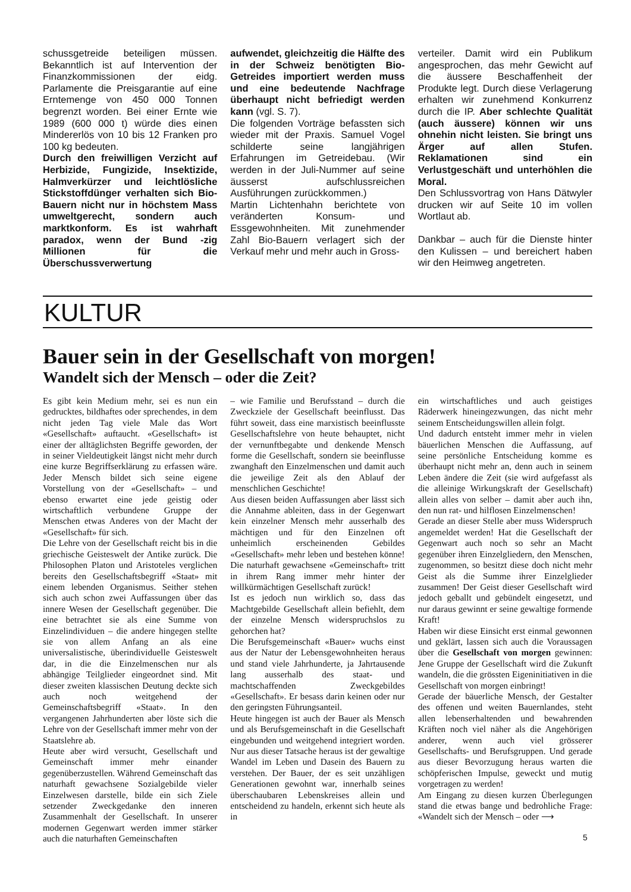schussgetreide beteiligen müssen. Bekanntlich ist auf Intervention der Finanzkommissionen der eidg. Parlamente die Preisgarantie auf eine Erntemenge von 450 000 Tonnen begrenzt worden. Bei einer Ernte wie 1989 (600 000 t) würde dies einen Mindererlös von 10 bis 12 Franken pro 100 kg bedeuten.
Durch den freiwilligen Verzicht auf Herbizide, Fungizide, Insektizide, Halmverkürzer und leichtlösliche Stickstoffdünger verhalten sich Bio-Bauern nicht nur in höchstem Mass umweltgerecht, sondern auch marktkonform. Es ist wahrhaft paradox, wenn der Bund -zig Millionen für die Überschussverwertung
aufwendet, gleichzeitig die Hälfte des in der Schweiz benötigten Bio-Getreides importiert werden muss und eine bedeutende Nachfrage überhaupt nicht befriedigt werden kann (vgl. S. 7).
Die folgenden Vorträge befassten sich wieder mit der Praxis. Samuel Vogel schilderte seine langjährigen Erfahrungen im Getreidebau. (Wir werden in der Juli-Nummer auf seine äusserst aufschlussreichen Ausführungen zurückkommen.)
Martin Lichtenhahn berichtete von veränderten Konsum- und Essgewohnheiten. Mit zunehmender Zahl Bio-Bauern verlagert sich der Verkauf mehr und mehr auch in Gross-
verteiler. Damit wird ein Publikum angesprochen, das mehr Gewicht auf die äussere Beschaffenheit der Produkte legt. Durch diese Verlagerung erhalten wir zunehmend Konkurrenz durch die IP. Aber schlechte Qualität (auch äussere) können wir uns ohnehin nicht leisten. Sie bringt uns Ärger auf allen Stufen. Reklamationen sind ein Verlustgeschäft und unterhöhlen die Moral.
Den Schlussvortrag von Hans Dätwyler drucken wir auf Seite 10 im vollen Wortlaut ab.
Dankbar – auch für die Dienste hinter den Kulissen – und bereichert haben wir den Heimweg angetreten.
KULTUR
Bauer sein in der Gesellschaft von morgen!
Wandelt sich der Mensch – oder die Zeit?
Es gibt kein Medium mehr, sei es nun ein gedrucktes, bildhaftes oder sprechendes, in dem nicht jeden Tag viele Male das Wort «Gesellschaft» auftaucht. «Gesellschaft» ist einer der alltäglichsten Begriffe geworden, der in seiner Vieldeutigkeit längst nicht mehr durch eine kurze Begriffserklärung zu erfassen wäre. Jeder Mensch bildet sich seine eigene Vorstellung von der «Gesellschaft» – und ebenso erwartet eine jede geistig oder wirtschaftlich verbundene Gruppe der Menschen etwas Anderes von der Macht der «Gesellschaft» für sich.
Die Lehre von der Gesellschaft reicht bis in die griechische Geisteswelt der Antike zurück. Die Philosophen Platon und Aristoteles verglichen bereits den Gesellschaftsbegriff «Staat» mit einem lebenden Organismus. Seither stehen sich auch schon zwei Auffassungen über das innere Wesen der Gesellschaft gegenüber. Die eine betrachtet sie als eine Summe von Einzelindividuen – die andere hingegen stellte sie von allem Anfang an als eine universalistische, überindividuelle Geisteswelt dar, in die die Einzelmenschen nur als abhängige Teilglieder eingeordnet sind. Mit dieser zweiten klassischen Deutung deckte sich auch noch weitgehend der Gemeinschaftsbegriff «Staat». In den vergangenen Jahrhunderten aber löste sich die Lehre von der Gesellschaft immer mehr von der Staatslehre ab.
Heute aber wird versucht, Gesellschaft und Gemeinschaft immer mehr einander gegenüberzustellen. Während Gemeinschaft das naturhaft gewachsene Sozialgebilde vieler Einzelwesen darstelle, bilde ein sich Ziele setzender Zweckgedanke den inneren Zusammenhalt der Gesellschaft. In unserer modernen Gegenwart werden immer stärker auch die naturhaften Gemeinschaften
– wie Familie und Berufsstand – durch die Zweckziele der Gesellschaft beeinflusst. Das führt soweit, dass eine marxistisch beeinflusste Gesellschaftslehre von heute behauptet, nicht der vernunftbegabte und denkende Mensch forme die Gesellschaft, sondern sie beeinflusse zwanghaft den Einzelmenschen und damit auch die jeweilige Zeit als den Ablauf der menschlichen Geschichte!
Aus diesen beiden Auffassungen aber lässt sich die Annahme ableiten, dass in der Gegenwart kein einzelner Mensch mehr ausserhalb des mächtigen und für den Einzelnen oft unheimlich erscheinenden Gebildes «Gesellschaft» mehr leben und bestehen könne! Die naturhaft gewachsene «Gemeinschaft» tritt in ihrem Rang immer mehr hinter der willkürmächtigen Gesellschaft zurück!
Ist es jedoch nun wirklich so, dass das Machtgebilde Gesellschaft allein befiehlt, dem der einzelne Mensch widerspruchslos zu gehorchen hat?
Die Berufsgemeinschaft «Bauer» wuchs einst aus der Natur der Lebensgewohnheiten heraus und stand viele Jahrhunderte, ja Jahrtausende lang ausserhalb des staat- und machtschaffenden Zweckgebildes «Gesellschaft». Er besass darin keinen oder nur den geringsten Führungsanteil.
Heute hingegen ist auch der Bauer als Mensch und als Berufsgemeinschaft in die Gesellschaft eingebunden und weitgehend integriert worden. Nur aus dieser Tatsache heraus ist der gewaltige Wandel im Leben und Dasein des Bauern zu verstehen. Der Bauer, der es seit unzähligen Generationen gewohnt war, innerhalb seines überschaubaren Lebenskreises allein und entscheidend zu handeln, erkennt sich heute als in
ein wirtschaftliches und auch geistiges Räderwerk hineingezwungen, das nicht mehr seinem Entscheidungswillen allein folgt.
Und dadurch entsteht immer mehr in vielen bäuerlichen Menschen die Auffassung, auf seine persönliche Entscheidung komme es überhaupt nicht mehr an, denn auch in seinem Leben ändere die Zeit (sie wird aufgefasst als die alleinige Wirkungskraft der Gesellschaft) allein alles von selber – damit aber auch ihn, den nun rat- und hilflosen Einzelmenschen!
Gerade an dieser Stelle aber muss Widerspruch angemeldet werden! Hat die Gesellschaft der Gegenwart auch noch so sehr an Macht gegenüber ihren Einzelgliedern, den Menschen, zugenommen, so besitzt diese doch nicht mehr Geist als die Summe ihrer Einzelglieder zusammen! Der Geist dieser Gesellschaft wird jedoch geballt und gebündelt eingesetzt, und nur daraus gewinnt er seine gewaltige formende Kraft!
Haben wir diese Einsicht erst einmal gewonnen und geklärt, lassen sich auch die Voraussagen über die Gesellschaft von morgen gewinnen: Jene Gruppe der Gesellschaft wird die Zukunft wandeln, die die grössten Eigeninitiativen in die Gesellschaft von morgen einbringt!
Gerade der bäuerliche Mensch, der Gestalter des offenen und weiten Bauernlandes, steht allen lebenserhaltenden und bewahrenden Kräften noch viel näher als die Angehörigen anderer, wenn auch viel grösserer Gesellschafts- und Berufsgruppen. Und gerade aus dieser Bevorzugung heraus warten die schöpferischen Impulse, geweckt und mutig vorgetragen zu werden!
Am Eingang zu diesen kurzen Überlegungen stand die etwas bange und bedrohliche Frage: «Wandelt sich der Mensch – oder ⟶
5